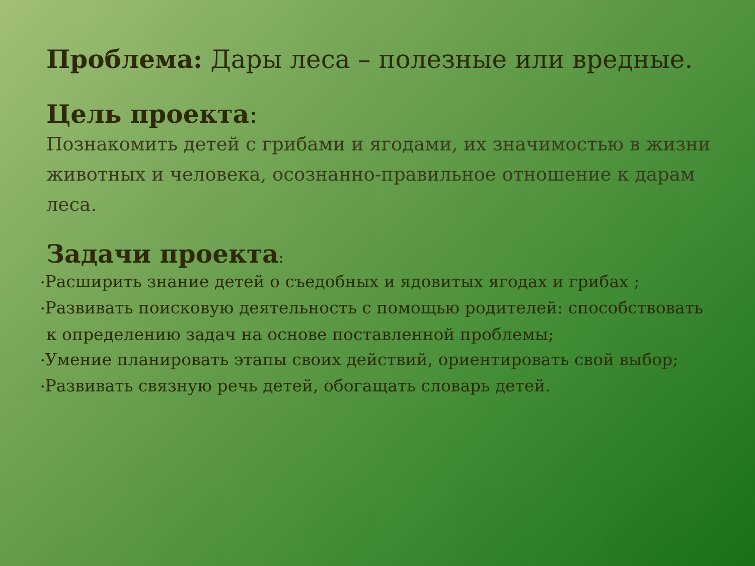Проблема: Дары леса – полезные или вредные.
Цель проекта:
Познакомить детей с грибами и ягодами, их значимостью в жизни животных и человека, осознанно-правильное отношение к дарам леса.
Задачи проекта:
•Расширить знание детей о съедобных и ядовитых ягодах и грибах ;
•Развивать поисковую деятельность с помощью родителей: способствовать к определению задач на основе поставленной проблемы;
•Умение планировать этапы своих действий, ориентировать свой выбор;
•Развивать связную речь детей, обогащать словарь детей.